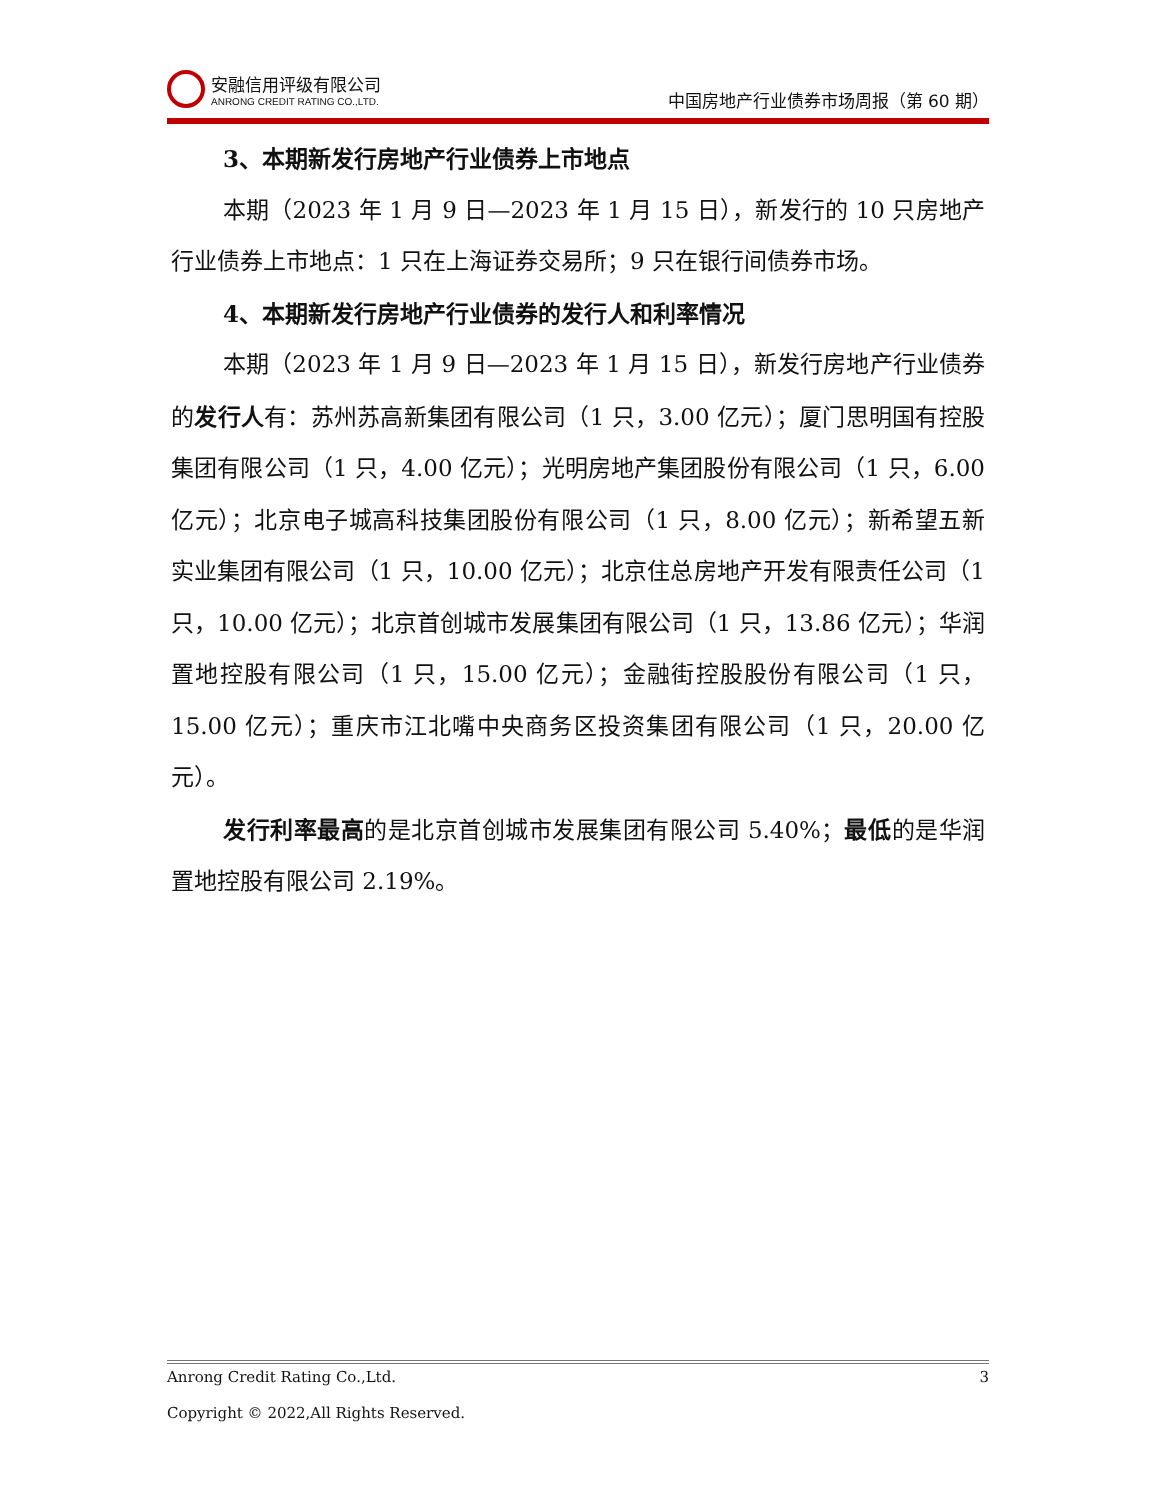安融信用评级有限公司
ANRONG CREDIT RATING CO.,LTD.
中国房地产行业债券市场周报（第 60 期）
3、本期新发行房地产行业债券上市地点
本期（2023 年 1 月 9 日—2023 年 1 月 15 日），新发行的 10 只房地产行业债券上市地点：1 只在上海证券交易所；9 只在银行间债券市场。
4、本期新发行房地产行业债券的发行人和利率情况
本期（2023 年 1 月 9 日—2023 年 1 月 15 日），新发行房地产行业债券的发行人有：苏州苏高新集团有限公司（1 只，3.00 亿元）；厦门思明国有控股集团有限公司（1 只，4.00 亿元）；光明房地产集团股份有限公司（1 只，6.00 亿元）；北京电子城高科技集团股份有限公司（1 只，8.00 亿元）；新希望五新实业集团有限公司（1 只，10.00 亿元）；北京住总房地产开发有限责任公司（1 只，10.00 亿元）；北京首创城市发展集团有限公司（1 只，13.86 亿元）；华润置地控股有限公司（1 只，15.00 亿元）；金融街控股股份有限公司（1 只，15.00 亿元）；重庆市江北嘴中央商务区投资集团有限公司（1 只，20.00 亿元）。
发行利率最高的是北京首创城市发展集团有限公司 5.40%；最低的是华润置地控股有限公司 2.19%。
Anrong Credit Rating Co.,Ltd. 3
Copyright © 2022,All Rights Reserved.